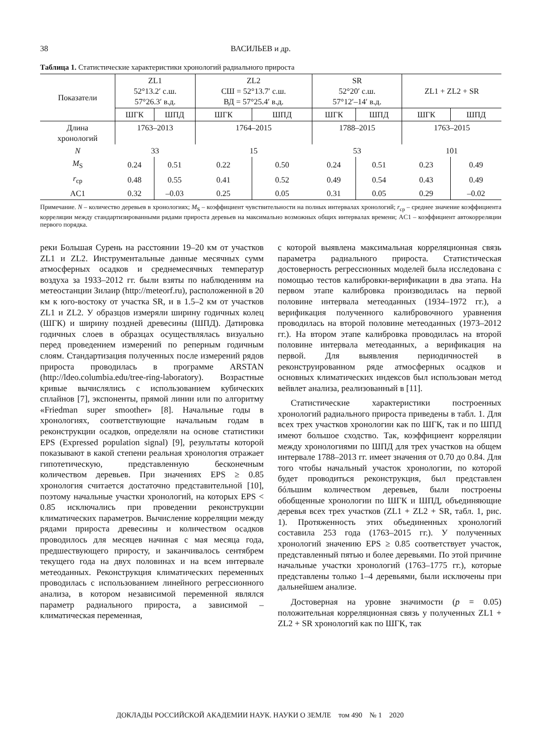38 ВАСИЛЬЕВ и др.
Таблица 1. Статистические характеристики хронологий радиального прироста
| Показатели | ZL1 52°13.2′ с.ш. 57°26.3′ в.д. | | ZL2 СШ = 52°13.7′ с.ш. ВД = 57°25.4′ в.д. | | SR 52°20′ с.ш. 57°12′–14′ в.д. | | ZL1 + ZL2 + SR | |
| --- | --- | --- | --- | --- | --- | --- | --- | --- |
| | ШГК | ШПД | ШГК | ШПД | ШГК | ШПД | ШГК | ШПД |
| Длина хронологий | 1763–2013 | | 1764–2015 | | 1788–2015 | | 1763–2015 | |
| N | 33 | | 15 | | 53 | | 101 | |
| M<sub>S</sub> | 0.24 | 0.51 | 0.22 | 0.50 | 0.24 | 0.51 | 0.23 | 0.49 |
| r<sub>ср</sub> | 0.48 | 0.55 | 0.41 | 0.52 | 0.49 | 0.54 | 0.43 | 0.49 |
| AC1 | 0.32 | –0.03 | 0.25 | 0.05 | 0.31 | 0.05 | 0.29 | –0.02 |
Примечание. N – количество деревьев в хронологиях; M<sub>S</sub> – коэффициент чувствительности на полных интервалах хронологий; r<sub>ср</sub> – среднее значение коэффициента корреляции между стандартизированными рядами прироста деревьев на максимально возможных общих интервалах времени; AC1 – коэффициент автокорреляции первого порядка.
реки Большая Сурень на расстоянии 19–20 км от участков ZL1 и ZL2. Инструментальные данные месячных сумм атмосферных осадков и среднемесячных температур воздуха за 1933–2012 гг. были взяты по наблюдениям на метеостанции Зилаир (http://meteorf.ru), расположенной в 20 км к юго-востоку от участка SR, и в 1.5–2 км от участков ZL1 и ZL2. У образцов измеряли ширину годичных колец (ШГК) и ширину поздней древесины (ШПД). Датировка годичных слоев в образцах осуществлялась визуально перед проведением измерений по реперным годичным слоям. Стандартизация полученных после измерений рядов прироста проводилась в программе ARSTAN (http://ldeo.columbia.edu/tree-ring-laboratory). Возрастные кривые вычислялись с использованием кубических сплайнов [7], экспоненты, прямой линии или по алгоритму «Friedman super smoother» [8]. Начальные годы в хронологиях, соответствующие начальным годам в реконструкции осадков, определяли на основе статистики EPS (Expressed population signal) [9], результаты которой показывают в какой степени реальная хронология отражает гипотетическую, представленную бесконечным количеством деревьев. При значениях EPS ≥ 0.85 хронология считается достаточно представительной [10], поэтому начальные участки хронологий, на которых EPS < 0.85 исключались при проведении реконструкции климатических параметров. Вычисление корреляции между рядами прироста древесины и количеством осадков проводилось для месяцев начиная с мая месяца года, предшествующего приросту, и заканчивалось сентябрем текущего года на двух половинах и на всем интервале метеоданных. Реконструкция климатических переменных проводилась с использованием линейного регрессионного анализа, в котором независимой переменной являлся параметр радиального прироста, а зависимой – климатическая переменная,
с которой выявлена максимальная корреляционная связь параметра радиального прироста. Статистическая достоверность регрессионных моделей была исследована с помощью тестов калибровки-верификации в два этапа. На первом этапе калибровка производилась на первой половине интервала метеоданных (1934–1972 гг.), а верификация полученного калибровочного уравнения проводилась на второй половине метеоданных (1973–2012 гг.). На втором этапе калибровка проводилась на второй половине интервала метеоданных, а верификация на первой. Для выявления периодичностей в реконструированном ряде атмосферных осадков и основных климатических индексов был использован метод вейвлет анализа, реализованный в [11].
Статистические характеристики построенных хронологий радиального прироста приведены в табл. 1. Для всех трех участков хронологии как по ШГК, так и по ШПД имеют большое сходство. Так, коэффициент корреляции между хронологиями по ШПД для трех участков на общем интервале 1788–2013 гг. имеет значения от 0.70 до 0.84. Для того чтобы начальный участок хронологии, по которой будет проводиться реконструкция, был представлен бóльшим количеством деревьев, были построены обобщенные хронологии по ШГК и ШПД, объединяющие деревья всех трех участков (ZL1 + ZL2 + SR, табл. 1, рис. 1). Протяженность этих объединенных хронологий составила 253 года (1763–2015 гг.). У полученных хронологий значению EPS ≥ 0.85 соответствует участок, представленный пятью и более деревьями. По этой причине начальные участки хронологий (1763–1775 гг.), которые представлены только 1–4 деревьями, были исключены при дальнейшем анализе.
Достоверная на уровне значимости (p = 0.05) положительная корреляционная связь у полученных ZL1 + ZL2 + SR хронологий как по ШГК, так
ДОКЛАДЫ РОССИЙСКОЙ АКАДЕМИИ НАУК. НАУКИ О ЗЕМЛЕ том 490 № 1 2020